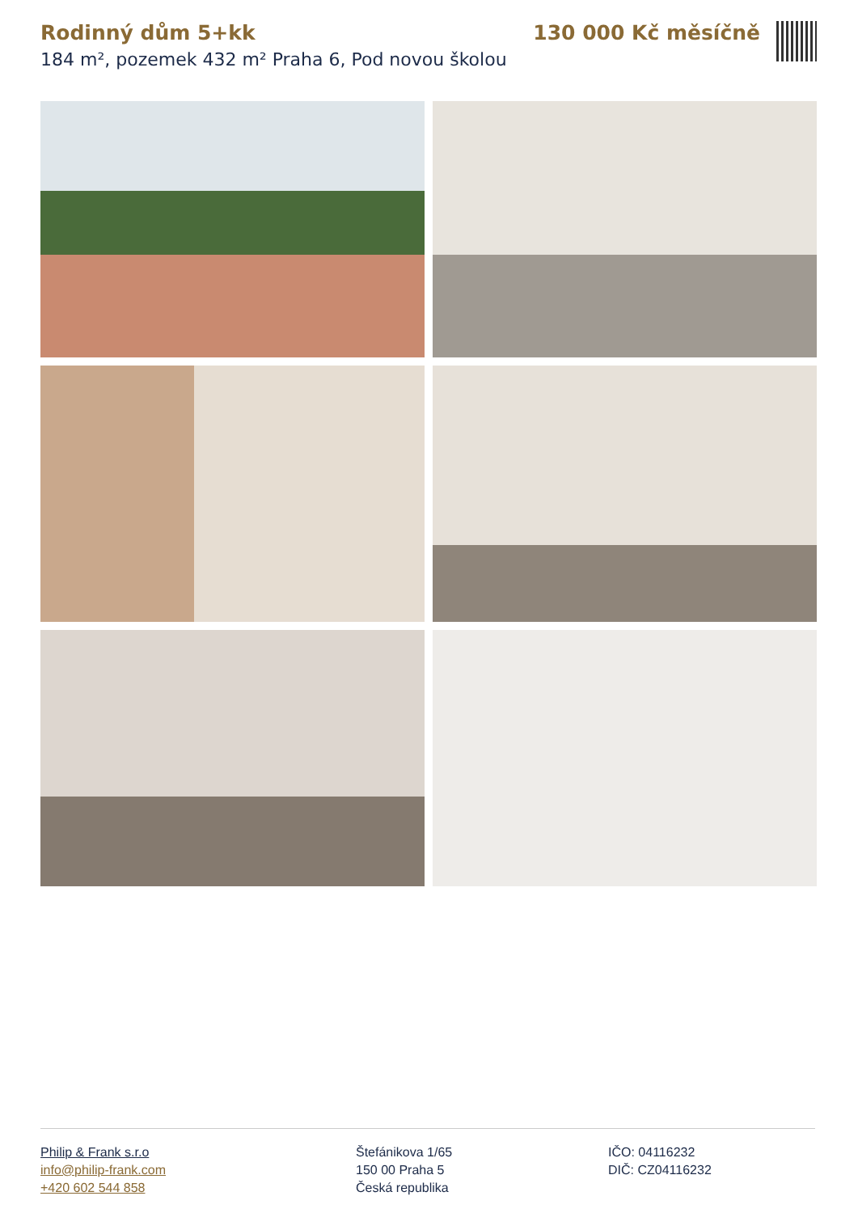Rodinný dům 5+kk
184 m², pozemek 432 m² Praha 6, Pod novou školou
130 000 Kč měsíčně
Philip & Frank s.r.o
info@philip-frank.com
+420 602 544 858
Štefánikova 1/65
150 00 Praha 5
Česká republika
IČO: 04116232
DIČ: CZ04116232